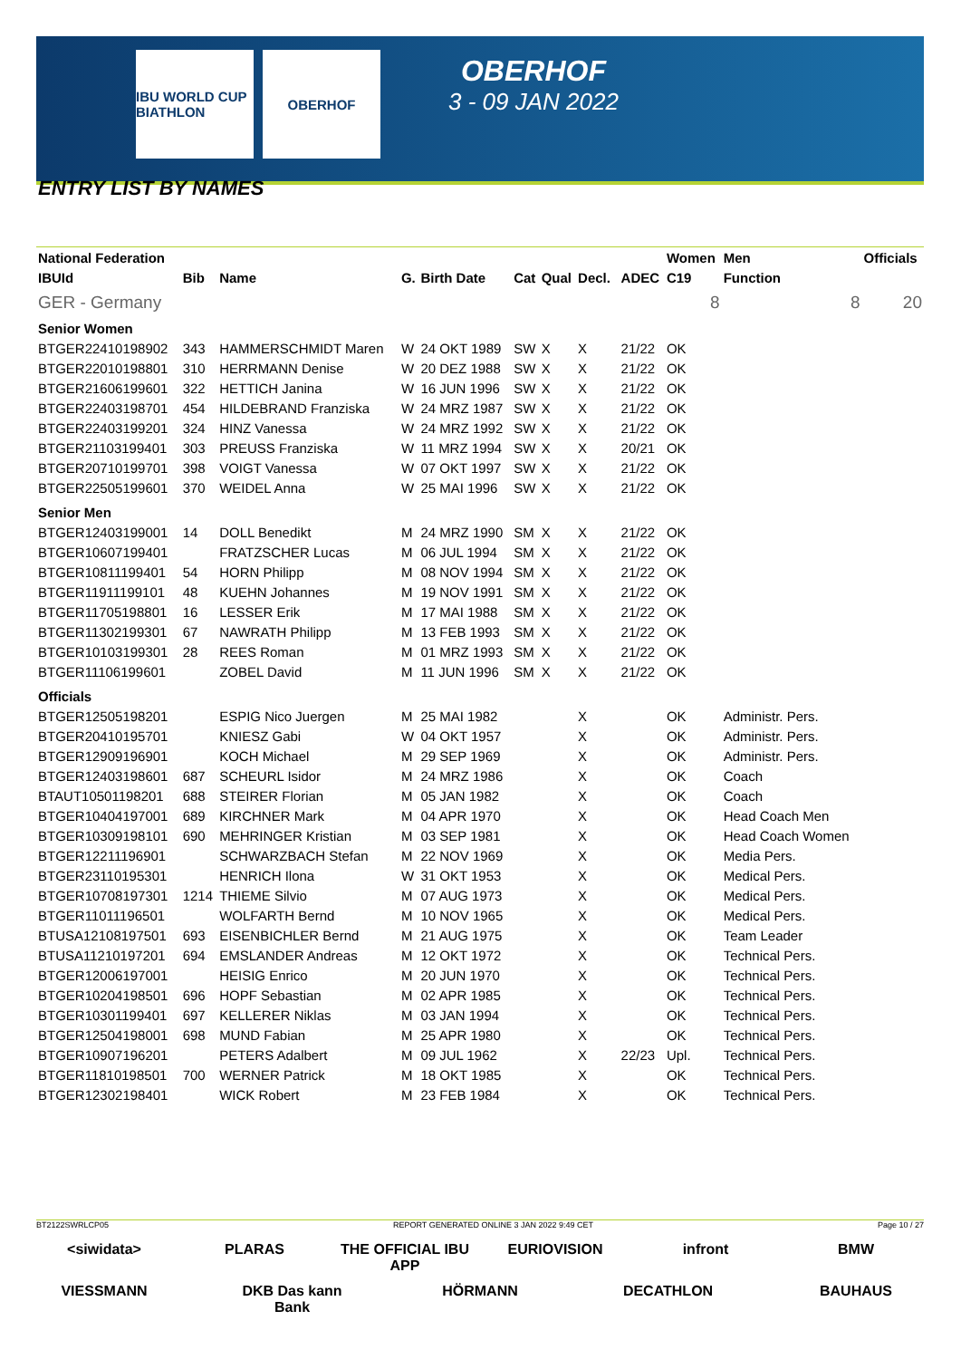IBU WORLD CUP BIATHLON
OBERHOF
OBERHOF
3 - 09 JAN 2022
ENTRY LIST BY NAMES
| National Federation | | | | | | | | | | Women | Men | Officials |
| --- | --- | --- | --- | --- | --- | --- | --- | --- | --- | --- | --- | --- |
| IBUId | Bib | Name | G. | Birth Date | Cat | Qual | Decl. | | ADEC | C19 | Function | |
| GER - Germany | | | | | | | | | | 8 | 8 | 20 |
| Senior Women | | | | | | | | | | | | |
| BTGER22410198902 | 343 | HAMMERSCHMIDT Maren | W | 24 OKT 1989 | SW | X | X | | 21/22 | OK | | |
| BTGER22010198801 | 310 | HERRMANN Denise | W | 20 DEZ 1988 | SW | X | X | | 21/22 | OK | | |
| BTGER21606199601 | 322 | HETTICH Janina | W | 16 JUN 1996 | SW | X | X | | 21/22 | OK | | |
| BTGER22403198701 | 454 | HILDEBRAND Franziska | W | 24 MRZ 1987 | SW | X | X | | 21/22 | OK | | |
| BTGER22403199201 | 324 | HINZ Vanessa | W | 24 MRZ 1992 | SW | X | X | | 21/22 | OK | | |
| BTGER21103199401 | 303 | PREUSS Franziska | W | 11 MRZ 1994 | SW | X | X | | 20/21 | OK | | |
| BTGER20710199701 | 398 | VOIGT Vanessa | W | 07 OKT 1997 | SW | X | X | | 21/22 | OK | | |
| BTGER22505199601 | 370 | WEIDEL Anna | W | 25 MAI 1996 | SW | X | X | | 21/22 | OK | | |
| Senior Men | | | | | | | | | | | | |
| BTGER12403199001 | 14 | DOLL Benedikt | M | 24 MRZ 1990 | SM | X | X | | 21/22 | OK | | |
| BTGER10607199401 | | FRATZSCHER Lucas | M | 06 JUL 1994 | SM | X | X | | 21/22 | OK | | |
| BTGER10811199401 | 54 | HORN Philipp | M | 08 NOV 1994 | SM | X | X | | 21/22 | OK | | |
| BTGER11911199101 | 48 | KUEHN Johannes | M | 19 NOV 1991 | SM | X | X | | 21/22 | OK | | |
| BTGER11705198801 | 16 | LESSER Erik | M | 17 MAI 1988 | SM | X | X | | 21/22 | OK | | |
| BTGER11302199301 | 67 | NAWRATH Philipp | M | 13 FEB 1993 | SM | X | X | | 21/22 | OK | | |
| BTGER10103199301 | 28 | REES Roman | M | 01 MRZ 1993 | SM | X | X | | 21/22 | OK | | |
| BTGER11106199601 | | ZOBEL David | M | 11 JUN 1996 | SM | X | X | | 21/22 | OK | | |
| Officials | | | | | | | | | | | | |
| BTGER12505198201 | | ESPIG Nico Juergen | M | 25 MAI 1982 | | | X | | | OK | Administr. Pers. | |
| BTGER20410195701 | | KNIESZ Gabi | W | 04 OKT 1957 | | | X | | | OK | Administr. Pers. | |
| BTGER12909196901 | | KOCH Michael | M | 29 SEP 1969 | | | X | | | OK | Administr. Pers. | |
| BTGER12403198601 | 687 | SCHEURL Isidor | M | 24 MRZ 1986 | | | X | | | OK | Coach | |
| BTAUT10501198201 | 688 | STEIRER Florian | M | 05 JAN 1982 | | | X | | | OK | Coach | |
| BTGER10404197001 | 689 | KIRCHNER Mark | M | 04 APR 1970 | | | X | | | OK | Head Coach Men | |
| BTGER10309198101 | 690 | MEHRINGER Kristian | M | 03 SEP 1981 | | | X | | | OK | Head Coach Women | |
| BTGER12211196901 | | SCHWARZBACH Stefan | M | 22 NOV 1969 | | | X | | | OK | Media Pers. | |
| BTGER23110195301 | | HENRICH Ilona | W | 31 OKT 1953 | | | X | | | OK | Medical Pers. | |
| BTGER10708197301 | 1214 | THIEME Silvio | M | 07 AUG 1973 | | | X | | | OK | Medical Pers. | |
| BTGER11011196501 | | WOLFARTH Bernd | M | 10 NOV 1965 | | | X | | | OK | Medical Pers. | |
| BTUSA12108197501 | 693 | EISENBICHLER Bernd | M | 21 AUG 1975 | | | X | | | OK | Team Leader | |
| BTUSA11210197201 | 694 | EMSLANDER Andreas | M | 12 OKT 1972 | | | X | | | OK | Technical Pers. | |
| BTGER12006197001 | | HEISIG Enrico | M | 20 JUN 1970 | | | X | | | OK | Technical Pers. | |
| BTGER10204198501 | 696 | HOPF Sebastian | M | 02 APR 1985 | | | X | | | OK | Technical Pers. | |
| BTGER10301199401 | 697 | KELLERER Niklas | M | 03 JAN 1994 | | | X | | | OK | Technical Pers. | |
| BTGER12504198001 | 698 | MUND Fabian | M | 25 APR 1980 | | | X | | | OK | Technical Pers. | |
| BTGER10907196201 | | PETERS Adalbert | M | 09 JUL 1962 | | | X | | 22/23 | Upl. | Technical Pers. | |
| BTGER11810198501 | 700 | WERNER Patrick | M | 18 OKT 1985 | | | X | | | OK | Technical Pers. | |
| BTGER12302198401 | | WICK Robert | M | 23 FEB 1984 | | | X | | | OK | Technical Pers. | |
BT2122SWRLCP05 REPORT GENERATED ONLINE 3 JAN 2022 9:49 CET Page 10 / 27
<siwidata>
PLARAS
THE OFFICIAL IBU APP
EURIOVISION
infront
BMW
VIESSMANN
DKB Das kann Bank
HÖRMANN
DECATHLON
BAUHAUS